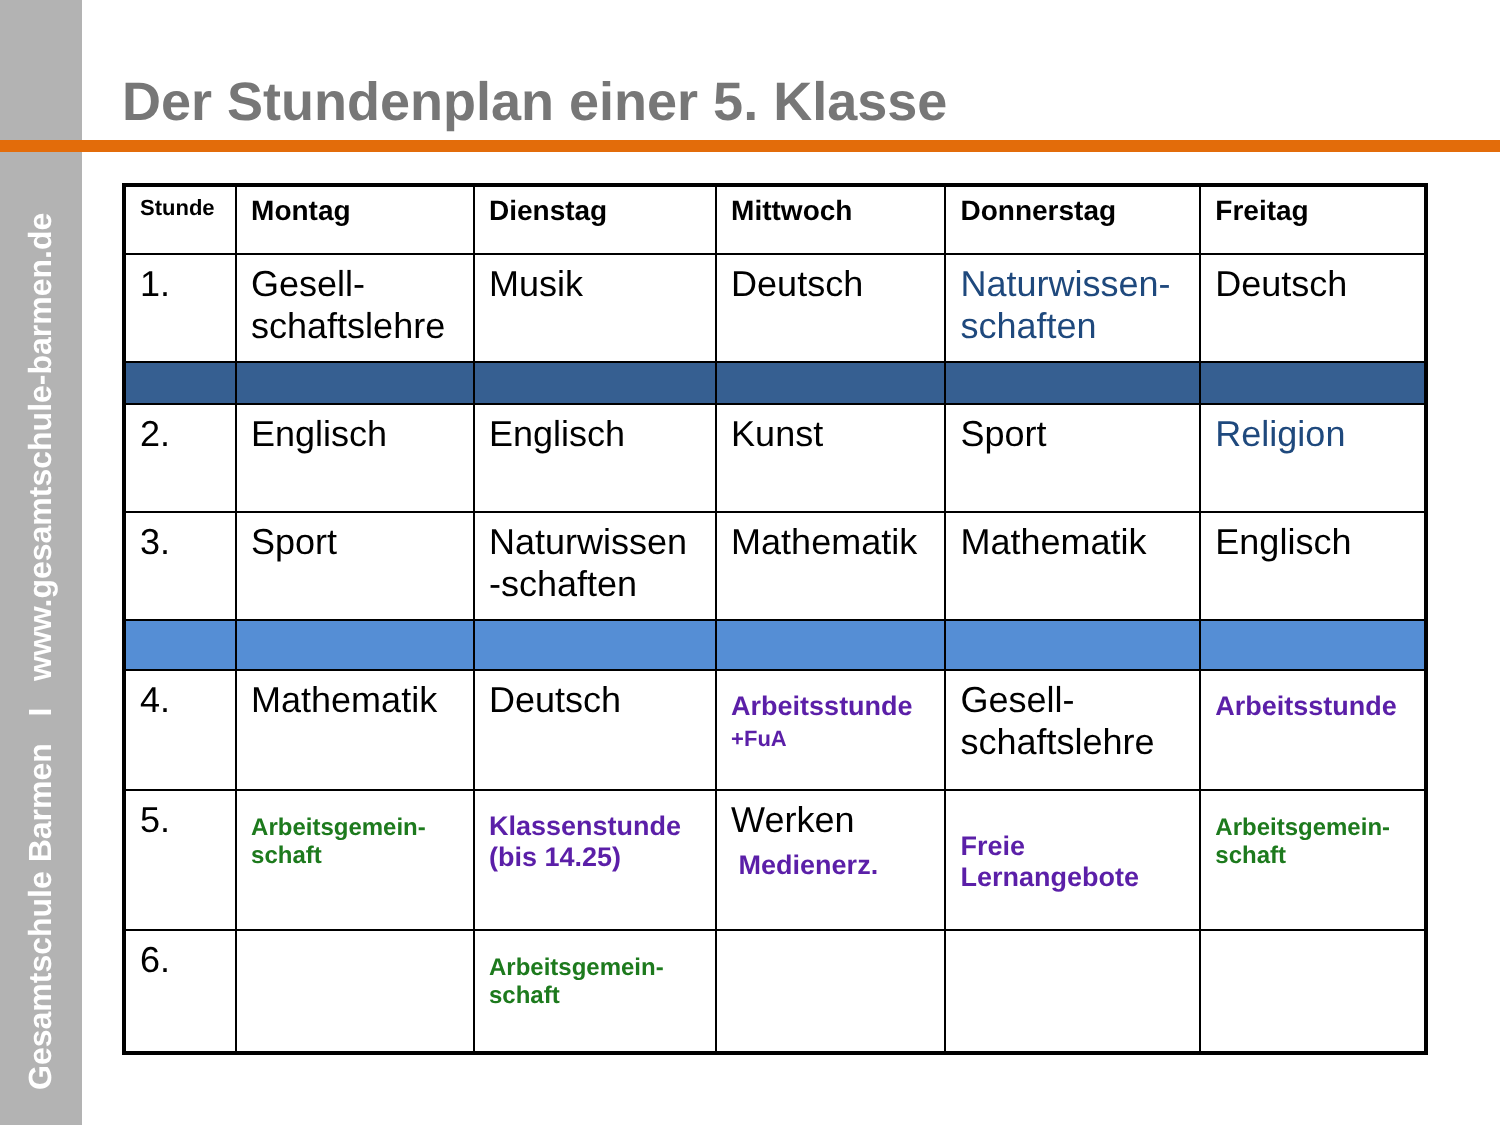Gesamtschule Barmen I www.gesamtschule-barmen.de
Der Stundenplan einer 5. Klasse
| Stunde | Montag | Dienstag | Mittwoch | Donnerstag | Freitag |
| --- | --- | --- | --- | --- | --- |
| 1. | Gesell- schaftslehre | Musik | Deutsch | Naturwissen- schaften | Deutsch |
| 2. | Englisch | Englisch | Kunst | Sport | Religion |
| 3. | Sport | Naturwissen -schaften | Mathematik | Mathematik | Englisch |
| 4. | Mathematik | Deutsch | Arbeitsstunde +FuA | Gesell- schaftslehre | Arbeitsstunde |
| 5. | Arbeitsgemein- schaft | Klassenstunde (bis 14.25) | Werken Medienerz. | Freie Lernangebote | Arbeitsgemein- schaft |
| 6. | | Arbeitsgemein- schaft | | | |